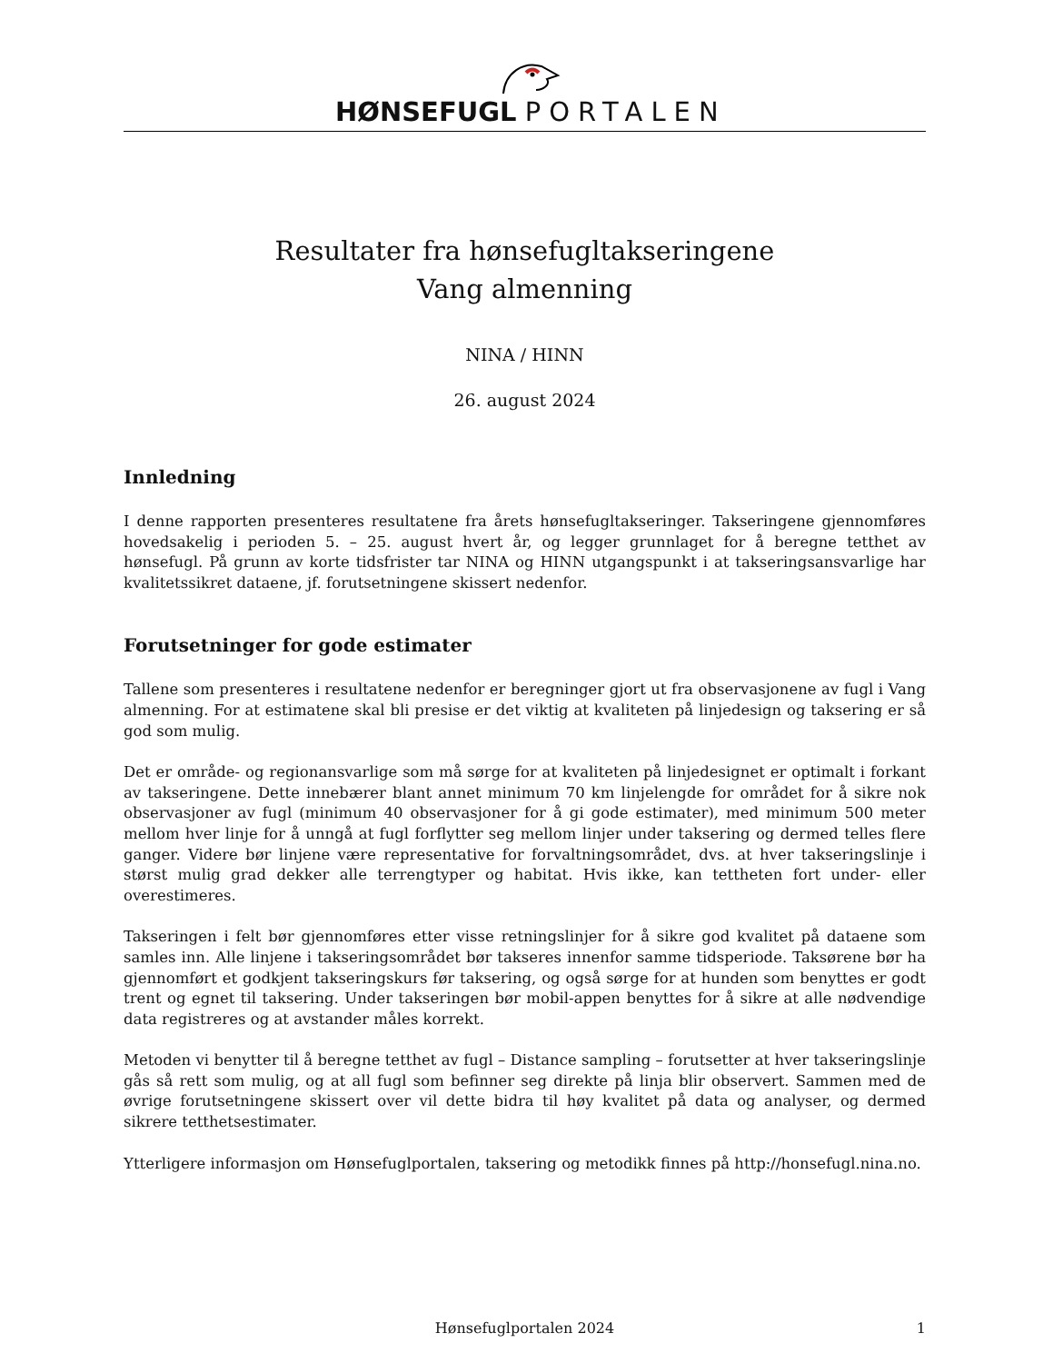HØNSEFUGL PORTALEN
Resultater fra hønsefugltakseringene
Vang almenning
NINA / HINN
26. august 2024
Innledning
I denne rapporten presenteres resultatene fra årets hønsefugltakseringer. Takseringene gjennomføres hovedsakelig i perioden 5. – 25. august hvert år, og legger grunnlaget for å beregne tetthet av hønsefugl. På grunn av korte tidsfrister tar NINA og HINN utgangspunkt i at takseringsansvarlige har kvalitetssikret dataene, jf. forutsetningene skissert nedenfor.
Forutsetninger for gode estimater
Tallene som presenteres i resultatene nedenfor er beregninger gjort ut fra observasjonene av fugl i Vang almenning. For at estimatene skal bli presise er det viktig at kvaliteten på linjedesign og taksering er så god som mulig.
Det er område- og regionansvarlige som må sørge for at kvaliteten på linjedesignet er optimalt i forkant av takseringene. Dette innebærer blant annet minimum 70 km linjelengde for området for å sikre nok observasjoner av fugl (minimum 40 observasjoner for å gi gode estimater), med minimum 500 meter mellom hver linje for å unngå at fugl forflytter seg mellom linjer under taksering og dermed telles flere ganger. Videre bør linjene være representative for forvaltningsområdet, dvs. at hver takseringslinje i størst mulig grad dekker alle terrengtyper og habitat. Hvis ikke, kan tettheten fort under- eller overestimeres.
Takseringen i felt bør gjennomføres etter visse retningslinjer for å sikre god kvalitet på dataene som samles inn. Alle linjene i takseringsområdet bør takseres innenfor samme tidsperiode. Taksørene bør ha gjennomført et godkjent takseringskurs før taksering, og også sørge for at hunden som benyttes er godt trent og egnet til taksering. Under takseringen bør mobil-appen benyttes for å sikre at alle nødvendige data registreres og at avstander måles korrekt.
Metoden vi benytter til å beregne tetthet av fugl – Distance sampling – forutsetter at hver takseringslinje gås så rett som mulig, og at all fugl som befinner seg direkte på linja blir observert. Sammen med de øvrige forutsetningene skissert over vil dette bidra til høy kvalitet på data og analyser, og dermed sikrere tetthetsestimater.
Ytterligere informasjon om Hønsefuglportalen, taksering og metodikk finnes på http://honsefugl.nina.no.
Hønsefuglportalen 2024 1